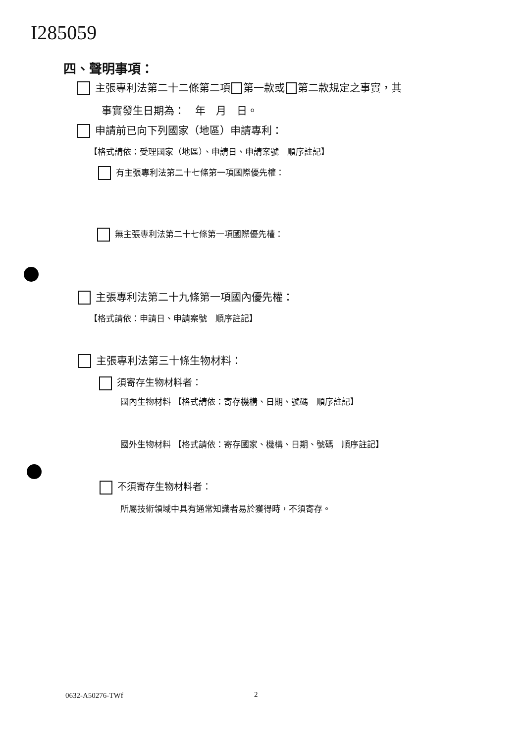I285059
四、聲明事項：
主張專利法第二十二條第二項 第一款或 第二款規定之事實，其
事實發生日期為：　年　月　日。
申請前已向下列國家（地區）申請專利：
【格式請依：受理國家（地區）、申請日、申請案號　順序註記】
有主張專利法第二十七條第一項國際優先權：
無主張專利法第二十七條第一項國際優先權：
主張專利法第二十九條第一項國內優先權：
【格式請依：申請日、申請案號　順序註記】
主張專利法第三十條生物材料：
須寄存生物材料者：
國內生物材料 【格式請依：寄存機構、日期、號碼　順序註記】
國外生物材料 【格式請依：寄存國家、機構、日期、號碼　順序註記】
不須寄存生物材料者：
所屬技術領域中具有通常知識者易於獲得時，不須寄存。
0632-A50276-TWf 2